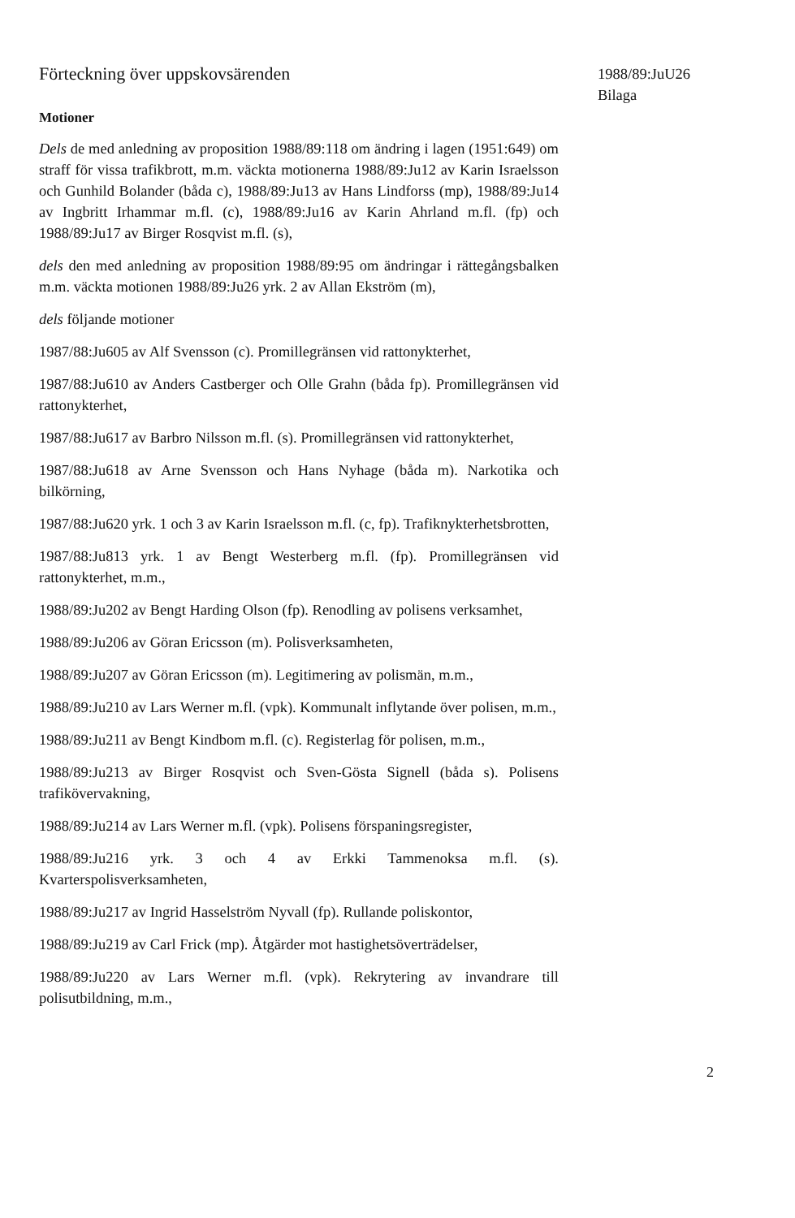Förteckning över uppskovsärenden
Motioner
Dels de med anledning av proposition 1988/89:118 om ändring i lagen (1951:649) om straff för vissa trafikbrott, m.m. väckta motionerna 1988/89:Ju12 av Karin Israelsson och Gunhild Bolander (båda c), 1988/89:Ju13 av Hans Lindforss (mp), 1988/89:Ju14 av Ingbritt Irhammar m.fl. (c), 1988/89:Ju16 av Karin Ahrland m.fl. (fp) och 1988/89:Ju17 av Birger Rosqvist m.fl. (s),
dels den med anledning av proposition 1988/89:95 om ändringar i rättegångsbalken m.m. väckta motionen 1988/89:Ju26 yrk. 2 av Allan Ekström (m),
dels följande motioner
1987/88:Ju605 av Alf Svensson (c). Promillegränsen vid rattonykterhet,
1987/88:Ju610 av Anders Castberger och Olle Grahn (båda fp). Promillegränsen vid rattonykterhet,
1987/88:Ju617 av Barbro Nilsson m.fl. (s). Promillegränsen vid rattonykterhet,
1987/88:Ju618 av Arne Svensson och Hans Nyhage (båda m). Narkotika och bilkörning,
1987/88:Ju620 yrk. 1 och 3 av Karin Israelsson m.fl. (c, fp). Trafiknykterhetsbrotten,
1987/88:Ju813 yrk. 1 av Bengt Westerberg m.fl. (fp). Promillegränsen vid rattonykterhet, m.m.,
1988/89:Ju202 av Bengt Harding Olson (fp). Renodling av polisens verksamhet,
1988/89:Ju206 av Göran Ericsson (m). Polisverksamheten,
1988/89:Ju207 av Göran Ericsson (m). Legitimering av polismän, m.m.,
1988/89:Ju210 av Lars Werner m.fl. (vpk). Kommunalt inflytande över polisen, m.m.,
1988/89:Ju211 av Bengt Kindbom m.fl. (c). Registerlag för polisen, m.m.,
1988/89:Ju213 av Birger Rosqvist och Sven-Gösta Signell (båda s). Polisens trafikövervakning,
1988/89:Ju214 av Lars Werner m.fl. (vpk). Polisens förspaningsregister,
1988/89:Ju216 yrk. 3 och 4 av Erkki Tammenoksa m.fl. (s). Kvarterspolisverksamheten,
1988/89:Ju217 av Ingrid Hasselström Nyvall (fp). Rullande poliskontor,
1988/89:Ju219 av Carl Frick (mp). Åtgärder mot hastighetsöverträdelser,
1988/89:Ju220 av Lars Werner m.fl. (vpk). Rekrytering av invandrare till polisutbildning, m.m.,
1988/89:JuU26
Bilaga
2